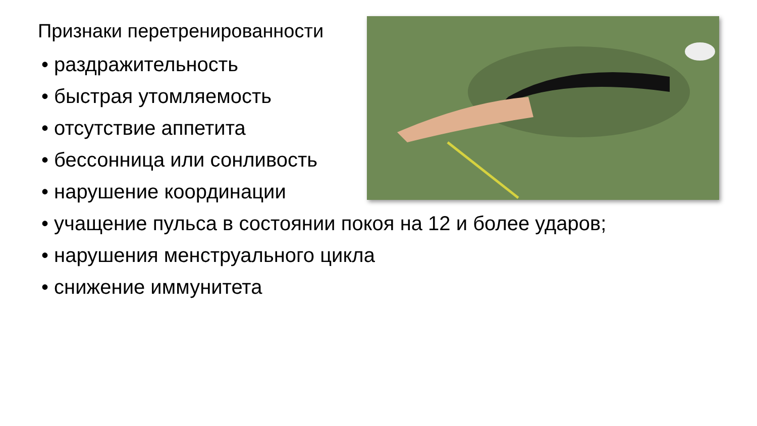Признаки перетренированности
• раздражительность
• быстрая утомляемость
• отсутствие аппетита
• бессонница или сонливость
• нарушение координации
• учащение пульса в состоянии покоя на 12 и более ударов;
• нарушения менструального цикла
• снижение иммунитета